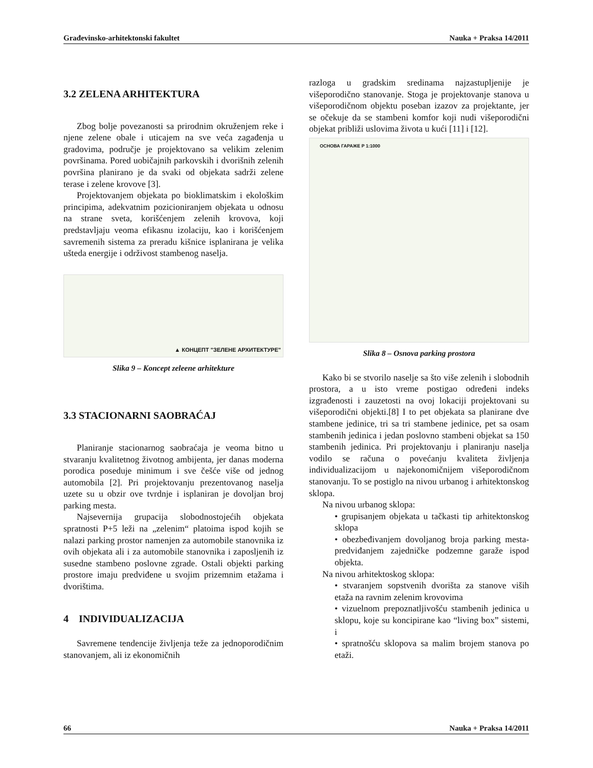Građevinsko-arhitektonski fakultet Nauka + Praksa 14/2011
3.2 ZELENA ARHITEKTURA
Zbog bolje povezanosti sa prirodnim okruženjem reke i njene zelene obale i uticajem na sve veća zagađenja u gradovima, područje je projektovano sa velikim zelenim površinama. Pored uobičajnih parkovskih i dvorišnih zelenih površina planirano je da svaki od objekata sadrži zelene terase i zelene krovove [3].
Projektovanjem objekata po bioklimatskim i ekološkim principima, adekvatnim pozicioniranjem objekata u odnosu na strane sveta, korišćenjem zelenih krovova, koji predstavljaju veoma efikasnu izolaciju, kao i korišćenjem savremenih sistema za preradu kišnice isplanirana je velika ušteda energije i održivost stambenog naselja.
▲ КОНЦЕПТ "ЗЕЛЕНЕ АРХИТЕКТУРЕ"
Slika 9 – Koncept zeleene arhitekture
3.3 STACIONARNI SAOBRAĆAJ
Planiranje stacionarnog saobraćaja je veoma bitno u stvaranju kvalitetnog životnog ambijenta, jer danas moderna porodica poseduje minimum i sve češće više od jednog automobila [2]. Pri projektovanju prezentovanog naselja uzete su u obzir ove tvrdnje i isplaniran je dovoljan broj parking mesta.
Najsevernija grupacija slobodnostojećih objekata spratnosti P+5 leži na „zelenim“ platoima ispod kojih se nalazi parking prostor namenjen za automobile stanovnika iz ovih objekata ali i za automobile stanovnika i zaposljenih iz susedne stambeno poslovne zgrade. Ostali objekti parking prostore imaju predviđene u svojim prizemnim etažama i dvorištima.
4 INDIVIDUALIZACIJA
Savremene tendencije življenja teže za jednoporodičnim stanovanjem, ali iz ekonomičnih
razloga u gradskim sredinama najzastupljenije je višeporodično stanovanje. Stoga je projektovanje stanova u višeporodičnom objektu poseban izazov za projektante, jer se očekuje da se stambeni komfor koji nudi višeporodični objekat približi uslovima života u kući [11] i [12].
ОСНОВА ГАРАЖЕ Р 1:1000
Slika 8 – Osnova parking prostora
Kako bi se stvorilo naselje sa što više zelenih i slobodnih prostora, a u isto vreme postigao određeni indeks izgrađenosti i zauzetosti na ovoj lokaciji projektovani su višeporodični objekti.[8] I to pet objekata sa planirane dve stambene jedinice, tri sa tri stambene jedinice, pet sa osam stambenih jedinica i jedan poslovno stambeni objekat sa 150 stambenih jedinica. Pri projektovanju i planiranju naselja vodilo se računa o povećanju kvaliteta življenja individualizacijom u najekonomičnijem višeporodičnom stanovanju. To se postiglo na nivou urbanog i arhitektonskog sklopa.
Na nivou urbanog sklopa:
• grupisanjem objekata u tačkasti tip arhitektonskog sklopa
• obezbeđivanjem dovoljanog broja parking mesta- predviđanjem zajedničke podzemne garaže ispod objekta.
Na nivou arhitektoskog sklopa:
• stvaranjem sopstvenih dvorišta za stanove viših etaža na ravnim zelenim krovovima
• vizuelnom prepoznatljivošću stambenih jedinica u sklopu, koje su koncipirane kao “living box” sistemi, i
• spratnošću sklopova sa malim brojem stanova po etaži.
66 Nauka + Praksa 14/2011